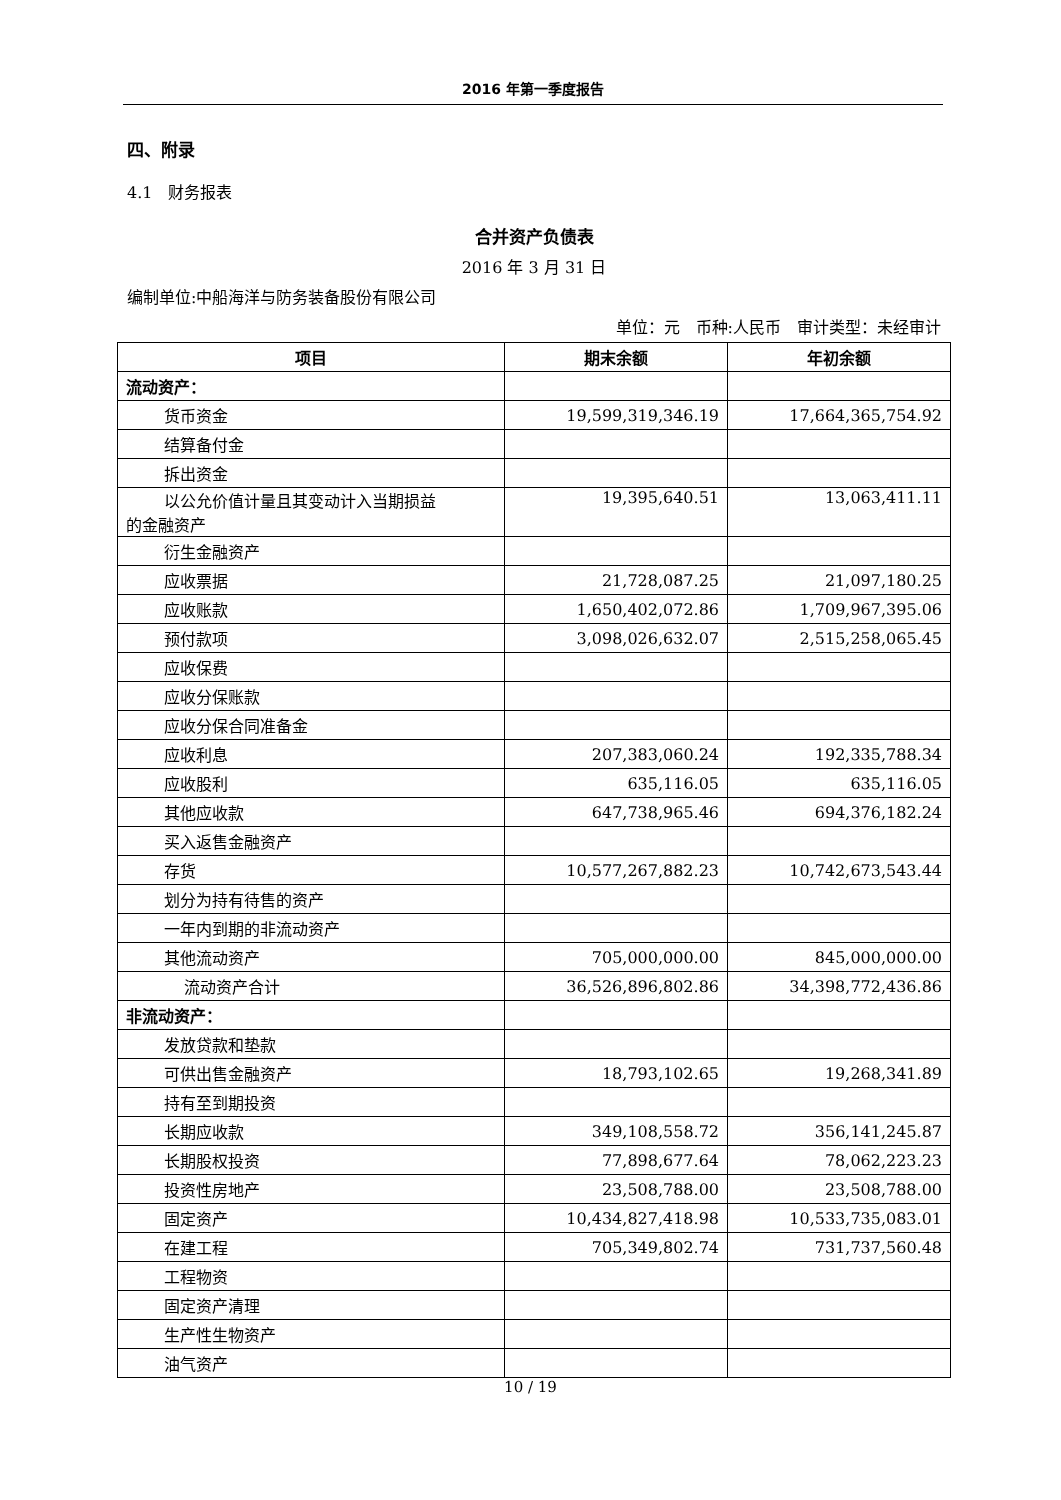2016 年第一季度报告
四、附录
4.1　财务报表
合并资产负债表
2016 年 3 月 31 日
编制单位:中船海洋与防务装备股份有限公司
单位：元　币种:人民币　审计类型：未经审计
| 项目 | 期末余额 | 年初余额 |
| --- | --- | --- |
| 流动资产： | | |
| 货币资金 | 19,599,319,346.19 | 17,664,365,754.92 |
| 结算备付金 | | |
| 拆出资金 | | |
| 以公允价值计量且其变动计入当期损益 的金融资产 | 19,395,640.51 | 13,063,411.11 |
| 衍生金融资产 | | |
| 应收票据 | 21,728,087.25 | 21,097,180.25 |
| 应收账款 | 1,650,402,072.86 | 1,709,967,395.06 |
| 预付款项 | 3,098,026,632.07 | 2,515,258,065.45 |
| 应收保费 | | |
| 应收分保账款 | | |
| 应收分保合同准备金 | | |
| 应收利息 | 207,383,060.24 | 192,335,788.34 |
| 应收股利 | 635,116.05 | 635,116.05 |
| 其他应收款 | 647,738,965.46 | 694,376,182.24 |
| 买入返售金融资产 | | |
| 存货 | 10,577,267,882.23 | 10,742,673,543.44 |
| 划分为持有待售的资产 | | |
| 一年内到期的非流动资产 | | |
| 其他流动资产 | 705,000,000.00 | 845,000,000.00 |
| 流动资产合计 | 36,526,896,802.86 | 34,398,772,436.86 |
| 非流动资产： | | |
| 发放贷款和垫款 | | |
| 可供出售金融资产 | 18,793,102.65 | 19,268,341.89 |
| 持有至到期投资 | | |
| 长期应收款 | 349,108,558.72 | 356,141,245.87 |
| 长期股权投资 | 77,898,677.64 | 78,062,223.23 |
| 投资性房地产 | 23,508,788.00 | 23,508,788.00 |
| 固定资产 | 10,434,827,418.98 | 10,533,735,083.01 |
| 在建工程 | 705,349,802.74 | 731,737,560.48 |
| 工程物资 | | |
| 固定资产清理 | | |
| 生产性生物资产 | | |
| 油气资产 | | |
10 / 19